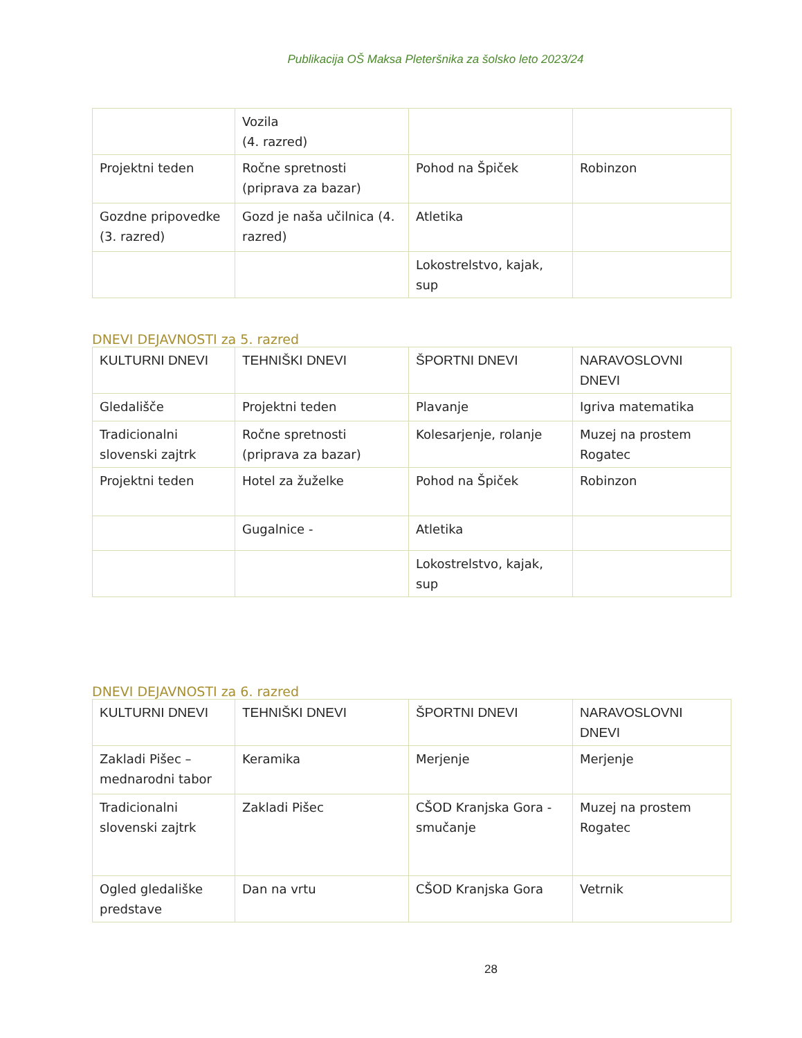Publikacija OŠ Maksa Pleteršnika za šolsko leto 2023/24
| | Vozila (4. razred) | | |
| Projektni teden | Ročne spretnosti (priprava za bazar) | Pohod na Špiček | Robinzon |
| Gozdne pripovedke (3. razred) | Gozd je naša učilnica (4. razred) | Atletika | |
| | | Lokostrelstvo, kajak, sup | |
DNEVI DEJAVNOSTI za 5. razred
| KULTURNI DNEVI | TEHNIŠKI DNEVI | ŠPORTNI DNEVI | NARAVOSLOVNI DNEVI |
| Gledališče | Projektni teden | Plavanje | Igriva matematika |
| Tradicionalni slovenski zajtrk | Ročne spretnosti (priprava za bazar) | Kolesarjenje, rolanje | Muzej na prostem Rogatec |
| Projektni teden | Hotel za žuželke | Pohod na Špiček | Robinzon |
| | Gugalnice - | Atletika | |
| | | Lokostrelstvo, kajak, sup | |
DNEVI DEJAVNOSTI za 6. razred
| KULTURNI DNEVI | TEHNIŠKI DNEVI | ŠPORTNI DNEVI | NARAVOSLOVNI DNEVI |
| Zakladi Pišec – mednarodni tabor | Keramika | Merjenje | Merjenje |
| Tradicionalni slovenski zajtrk | Zakladi Pišec | CŠOD Kranjska Gora - smučanje | Muzej na prostem Rogatec |
| Ogled gledališke predstave | Dan na vrtu | CŠOD Kranjska Gora | Vetrnik |
28